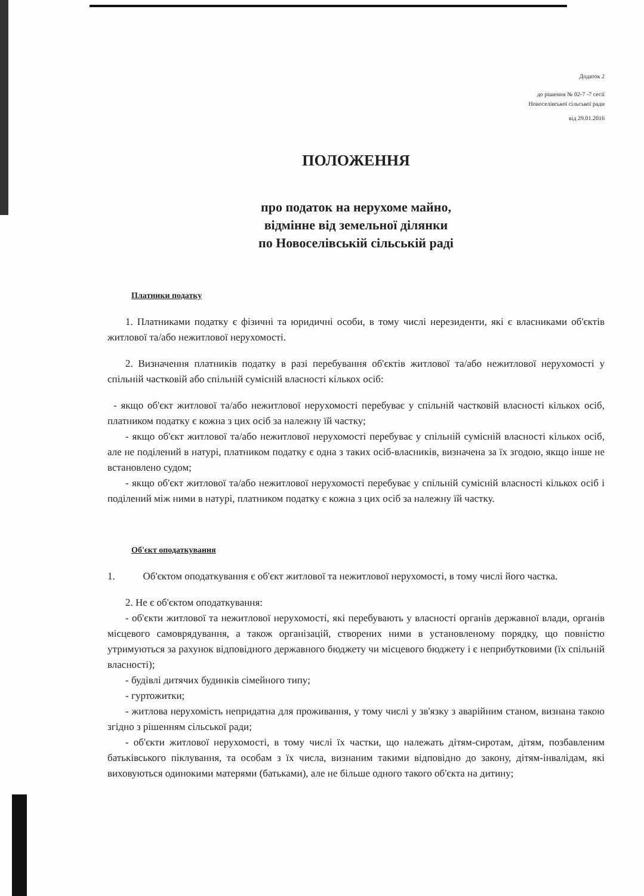Додаток 2
до рішення № 02-7 -7 сесії
Новоселівської сільської ради
від 29.01.2016
ПОЛОЖЕННЯ
про податок на нерухоме майно,
відмінне від земельної ділянки
по Новоселівській сільській раді
Платники податку
1. Платниками податку є фізичні та юридичні особи, в тому числі нерезиденти, які є власниками об'єктів житлової та/або нежитлової нерухомості.
2. Визначення платників податку в разі перебування об'єктів житлової та/або нежитлової нерухомості у спільній частковій або спільній сумісній власності кількох осіб:
- якщо об'єкт житлової та/або нежитлової нерухомості перебуває у спільній частковій власності кількох осіб, платником податку є кожна з цих осіб за належну їй частку;
- якщо об'єкт житлової та/або нежитлової нерухомості перебуває у спільній сумісній власності кількох осіб, але не поділений в натурі, платником податку є одна з таких осіб-власників, визначена за їх згодою, якщо інше не встановлено судом;
- якщо об'єкт житлової та/або нежитлової нерухомості перебуває у спільній сумісній власності кількох осіб і поділений між ними в натурі, платником податку є кожна з цих осіб за належну їй частку.
Об'єкт оподаткування
1. Об'єктом оподаткування є об'єкт житлової та нежитлової нерухомості, в тому числі його частка.
2. Не є об'єктом оподаткування:
- об'єкти житлової та нежитлової нерухомості, які перебувають у власності органів державної влади, органів місцевого самоврядування, а також організацій, створених ними в установленому порядку, що повністю утримуються за рахунок відповідного державного бюджету чи місцевого бюджету і є неприбутковими (їх спільній власності);
- будівлі дитячих будинків сімейного типу;
- гуртожитки;
- житлова нерухомість непридатна для проживання, у тому числі у зв'язку з аварійним станом, визнана такою згідно з рішенням сільської ради;
- об'єкти житлової нерухомості, в тому числі їх частки, що належать дітям-сиротам, дітям, позбавленим батьківського піклування, та особам з їх числа, визнаним такими відповідно до закону, дітям-інвалідам, які виховуються одинокими матерями (батьками), але не більше одного такого об'єкта на дитину;